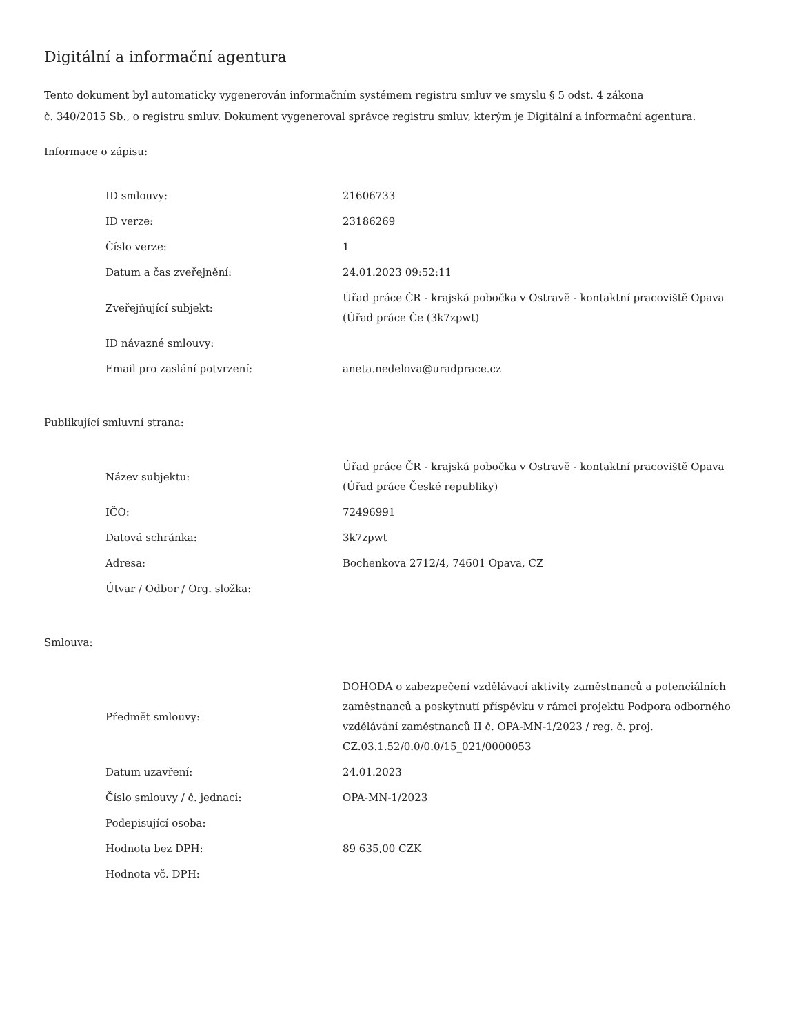Digitální a informační agentura
Tento dokument byl automaticky vygenerován informačním systémem registru smluv ve smyslu § 5 odst. 4 zákona
č. 340/2015 Sb., o registru smluv. Dokument vygeneroval správce registru smluv, kterým je Digitální a informační agentura.
Informace o zápisu:
| ID smlouvy: | 21606733 |
| ID verze: | 23186269 |
| Číslo verze: | 1 |
| Datum a čas zveřejnění: | 24.01.2023 09:52:11 |
| Zveřejňující subjekt: | Úřad práce ČR - krajská pobočka v Ostravě - kontaktní pracoviště Opava (Úřad práce Če (3k7zpwt) |
| ID návazné smlouvy: | |
| Email pro zaslání potvrzení: | aneta.nedelova@uradprace.cz |
Publikující smluvní strana:
| Název subjektu: | Úřad práce ČR - krajská pobočka v Ostravě - kontaktní pracoviště Opava (Úřad práce České republiky) |
| IČO: | 72496991 |
| Datová schránka: | 3k7zpwt |
| Adresa: | Bochenkova 2712/4, 74601 Opava, CZ |
| Útvar / Odbor / Org. složka: | |
Smlouva:
| Předmět smlouvy: | DOHODA o zabezpečení vzdělávací aktivity zaměstnanců a potenciálních zaměstnanců a poskytnutí příspěvku v rámci projektu Podpora odborného vzdělávání zaměstnanců II č. OPA-MN-1/2023 / reg. č. proj. CZ.03.1.52/0.0/0.0/15_021/0000053 |
| Datum uzavření: | 24.01.2023 |
| Číslo smlouvy / č. jednací: | OPA-MN-1/2023 |
| Podepisující osoba: | |
| Hodnota bez DPH: | 89 635,00 CZK |
| Hodnota vč. DPH: | |